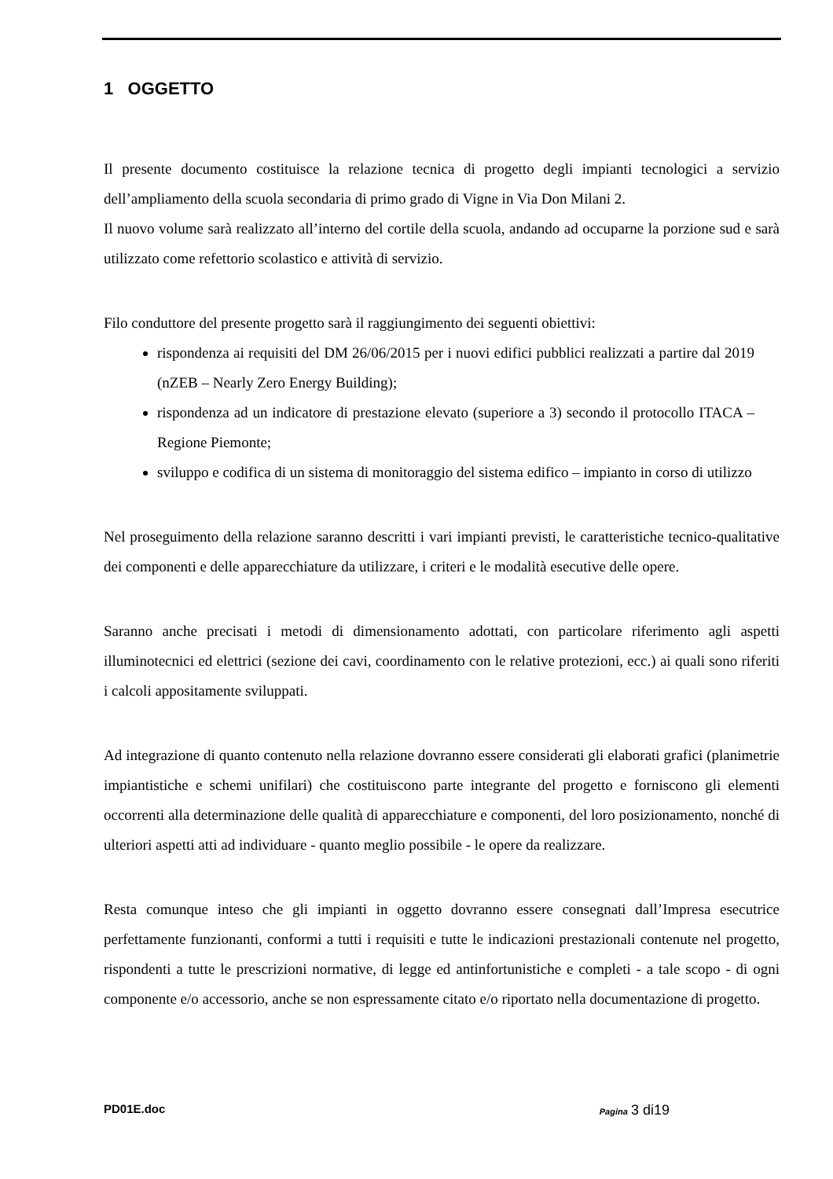1 OGGETTO
Il presente documento costituisce la relazione tecnica di progetto degli impianti tecnologici a servizio dell’ampliamento della scuola secondaria di primo grado di Vigne in Via Don Milani 2.
Il nuovo volume sarà realizzato all’interno del cortile della scuola, andando ad occuparne la porzione sud e sarà utilizzato come refettorio scolastico e attività di servizio.
Filo conduttore del presente progetto sarà il raggiungimento dei seguenti obiettivi:
rispondenza ai requisiti del DM 26/06/2015 per i nuovi edifici pubblici realizzati a partire dal 2019 (nZEB – Nearly Zero Energy Building);
rispondenza ad un indicatore di prestazione elevato (superiore a 3) secondo il protocollo ITACA – Regione Piemonte;
sviluppo e codifica di un sistema di monitoraggio del sistema edifico – impianto in corso di utilizzo
Nel proseguimento della relazione saranno descritti i vari impianti previsti, le caratteristiche tecnico-qualitative dei componenti e delle apparecchiature da utilizzare, i criteri e le modalità esecutive delle opere.
Saranno anche precisati i metodi di dimensionamento adottati, con particolare riferimento agli aspetti illuminotecnici ed elettrici (sezione dei cavi, coordinamento con le relative protezioni, ecc.) ai quali sono riferiti i calcoli appositamente sviluppati.
Ad integrazione di quanto contenuto nella relazione dovranno essere considerati gli elaborati grafici (planimetrie impiantistiche e schemi unifilari) che costituiscono parte integrante del progetto e forniscono gli elementi occorrenti alla determinazione delle qualità di apparecchiature e componenti, del loro posizionamento, nonché di ulteriori aspetti atti ad individuare - quanto meglio possibile - le opere da realizzare.
Resta comunque inteso che gli impianti in oggetto dovranno essere consegnati dall’Impresa esecutrice perfettamente funzionanti, conformi a tutti i requisiti e tutte le indicazioni prestazionali contenute nel progetto, rispondenti a tutte le prescrizioni normative, di legge ed antinfortunistiche e completi - a tale scopo - di ogni componente e/o accessorio, anche se non espressamente citato e/o riportato nella documentazione di progetto.
PD01E.doc Pagina 3 di19